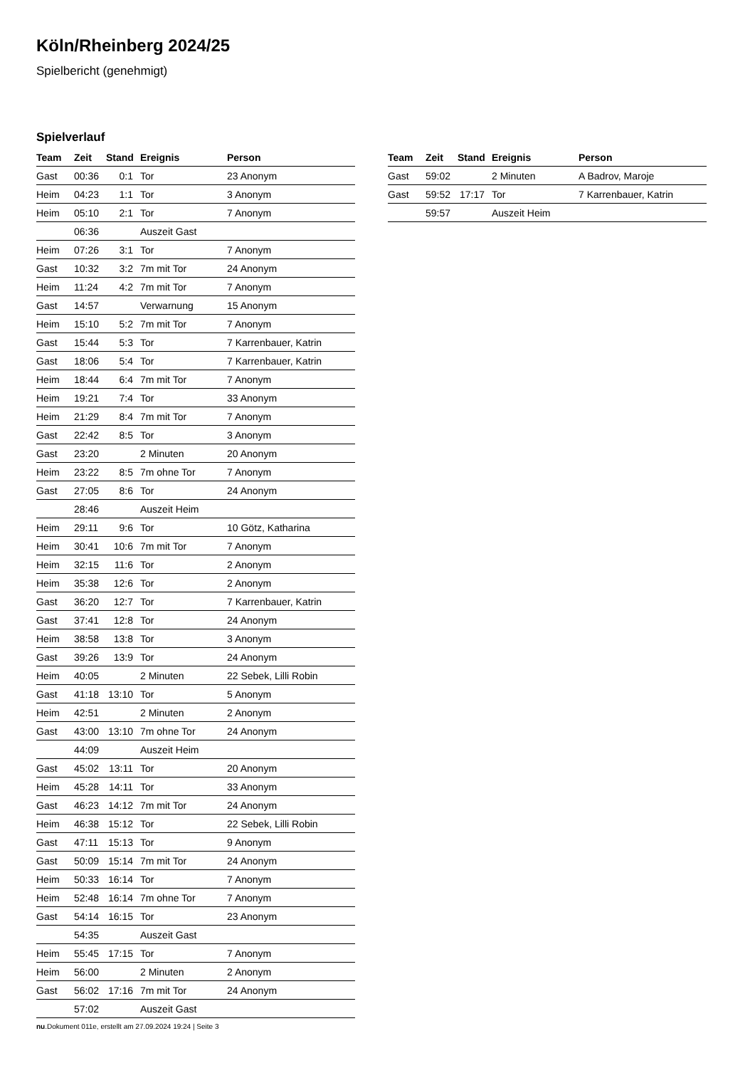Köln/Rheinberg 2024/25
Spielbericht (genehmigt)
Spielverlauf
| Team | Zeit | Stand | Ereignis | Person |
| --- | --- | --- | --- | --- |
| Gast | 00:36 | 0:1 | Tor | 23 Anonym |
| Heim | 04:23 | 1:1 | Tor | 3 Anonym |
| Heim | 05:10 | 2:1 | Tor | 7 Anonym |
| | 06:36 | | Auszeit Gast | |
| Heim | 07:26 | 3:1 | Tor | 7 Anonym |
| Gast | 10:32 | 3:2 | 7m mit Tor | 24 Anonym |
| Heim | 11:24 | 4:2 | 7m mit Tor | 7 Anonym |
| Gast | 14:57 | | Verwarnung | 15 Anonym |
| Heim | 15:10 | 5:2 | 7m mit Tor | 7 Anonym |
| Gast | 15:44 | 5:3 | Tor | 7 Karrenbauer, Katrin |
| Gast | 18:06 | 5:4 | Tor | 7 Karrenbauer, Katrin |
| Heim | 18:44 | 6:4 | 7m mit Tor | 7 Anonym |
| Heim | 19:21 | 7:4 | Tor | 33 Anonym |
| Heim | 21:29 | 8:4 | 7m mit Tor | 7 Anonym |
| Gast | 22:42 | 8:5 | Tor | 3 Anonym |
| Gast | 23:20 | | 2 Minuten | 20 Anonym |
| Heim | 23:22 | 8:5 | 7m ohne Tor | 7 Anonym |
| Gast | 27:05 | 8:6 | Tor | 24 Anonym |
| | 28:46 | | Auszeit Heim | |
| Heim | 29:11 | 9:6 | Tor | 10 Götz, Katharina |
| Heim | 30:41 | 10:6 | 7m mit Tor | 7 Anonym |
| Heim | 32:15 | 11:6 | Tor | 2 Anonym |
| Heim | 35:38 | 12:6 | Tor | 2 Anonym |
| Gast | 36:20 | 12:7 | Tor | 7 Karrenbauer, Katrin |
| Gast | 37:41 | 12:8 | Tor | 24 Anonym |
| Heim | 38:58 | 13:8 | Tor | 3 Anonym |
| Gast | 39:26 | 13:9 | Tor | 24 Anonym |
| Heim | 40:05 | | 2 Minuten | 22 Sebek, Lilli Robin |
| Gast | 41:18 | 13:10 | Tor | 5 Anonym |
| Heim | 42:51 | | 2 Minuten | 2 Anonym |
| Gast | 43:00 | 13:10 | 7m ohne Tor | 24 Anonym |
| | 44:09 | | Auszeit Heim | |
| Gast | 45:02 | 13:11 | Tor | 20 Anonym |
| Heim | 45:28 | 14:11 | Tor | 33 Anonym |
| Gast | 46:23 | 14:12 | 7m mit Tor | 24 Anonym |
| Heim | 46:38 | 15:12 | Tor | 22 Sebek, Lilli Robin |
| Gast | 47:11 | 15:13 | Tor | 9 Anonym |
| Gast | 50:09 | 15:14 | 7m mit Tor | 24 Anonym |
| Heim | 50:33 | 16:14 | Tor | 7 Anonym |
| Heim | 52:48 | 16:14 | 7m ohne Tor | 7 Anonym |
| Gast | 54:14 | 16:15 | Tor | 23 Anonym |
| | 54:35 | | Auszeit Gast | |
| Heim | 55:45 | 17:15 | Tor | 7 Anonym |
| Heim | 56:00 | | 2 Minuten | 2 Anonym |
| Gast | 56:02 | 17:16 | 7m mit Tor | 24 Anonym |
| | 57:02 | | Auszeit Gast | |
| Team | Zeit | Stand | Ereignis | Person |
| --- | --- | --- | --- | --- |
| Gast | 59:02 | | 2 Minuten | A Badrov, Maroje |
| Gast | 59:52 | 17:17 | Tor | 7 Karrenbauer, Katrin |
| | 59:57 | | Auszeit Heim | |
nu.Dokument 011e, erstellt am 27.09.2024 19:24 | Seite 3